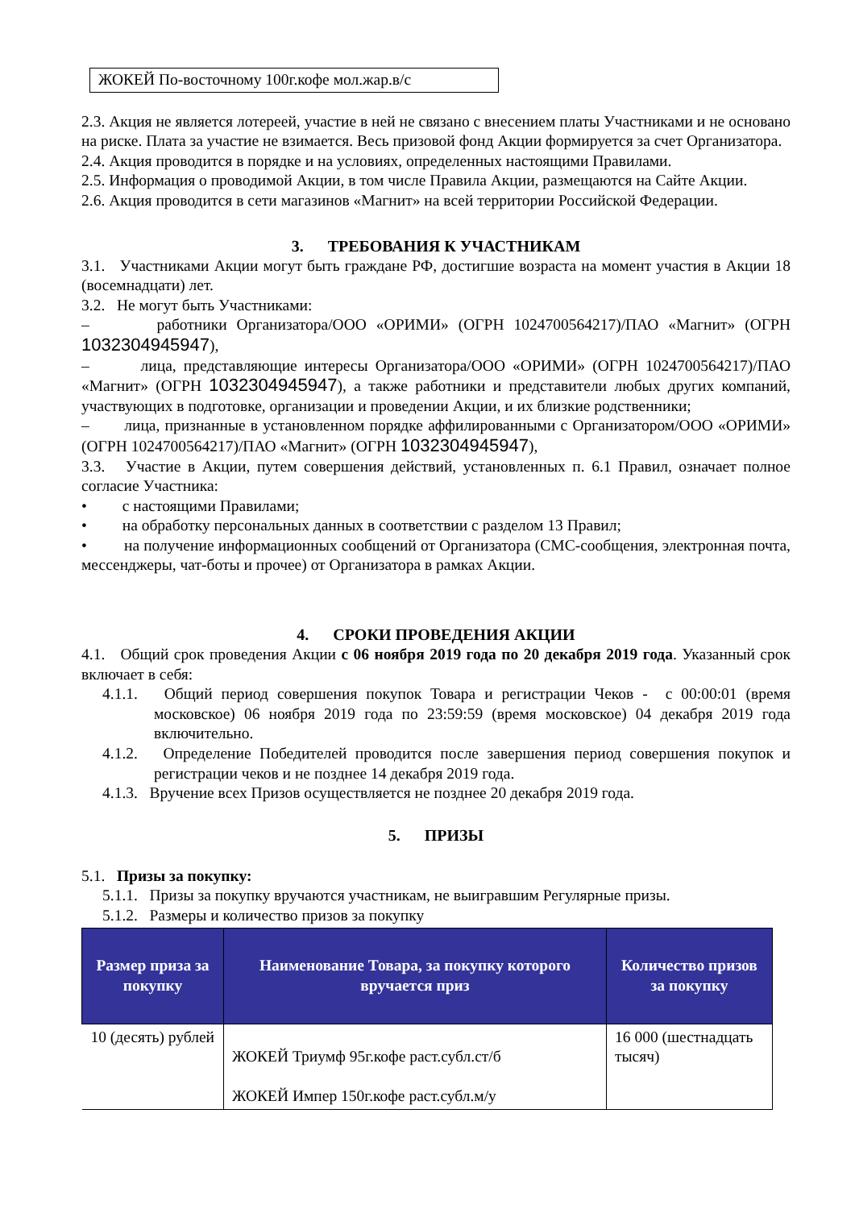ЖОКЕЙ По-восточному 100г.кофе мол.жар.в/с
2.3. Акция не является лотереей, участие в ней не связано с внесением платы Участниками и не основано на риске. Плата за участие не взимается. Весь призовой фонд Акции формируется за счет Организатора.
2.4. Акция проводится в порядке и на условиях, определенных настоящими Правилами.
2.5. Информация о проводимой Акции, в том числе Правила Акции, размещаются на Сайте Акции.
2.6. Акция проводится в сети магазинов «Магнит» на всей территории Российской Федерации.
3. ТРЕБОВАНИЯ К УЧАСТНИКАМ
3.1. Участниками Акции могут быть граждане РФ, достигшие возраста на момент участия в Акции 18 (восемнадцати) лет.
3.2. Не могут быть Участниками:
– работники Организатора/ООО «ОРИМИ» (ОГРН 1024700564217)/ПАО «Магнит» (ОГРН 1032304945947),
– лица, представляющие интересы Организатора/ООО «ОРИМИ» (ОГРН 1024700564217)/ПАО «Магнит» (ОГРН 1032304945947), а также работники и представители любых других компаний, участвующих в подготовке, организации и проведении Акции, и их близкие родственники;
– лица, признанные в установленном порядке аффилированными с Организатором/ООО «ОРИМИ» (ОГРН 1024700564217)/ПАО «Магнит» (ОГРН 1032304945947),
3.3. Участие в Акции, путем совершения действий, установленных п. 6.1 Правил, означает полное согласие Участника:
• с настоящими Правилами;
• на обработку персональных данных в соответствии с разделом 13 Правил;
• на получение информационных сообщений от Организатора (СМС-сообщения, электронная почта, мессенджеры, чат-боты и прочее) от Организатора в рамках Акции.
4. СРОКИ ПРОВЕДЕНИЯ АКЦИИ
4.1. Общий срок проведения Акции с 06 ноября 2019 года по 20 декабря 2019 года. Указанный срок включает в себя:
4.1.1. Общий период совершения покупок Товара и регистрации Чеков - с 00:00:01 (время московское) 06 ноября 2019 года по 23:59:59 (время московское) 04 декабря 2019 года включительно.
4.1.2. Определение Победителей проводится после завершения период совершения покупок и регистрации чеков и не позднее 14 декабря 2019 года.
4.1.3. Вручение всех Призов осуществляется не позднее 20 декабря 2019 года.
5. ПРИЗЫ
5.1. Призы за покупку:
5.1.1. Призы за покупку вручаются участникам, не выигравшим Регулярные призы.
5.1.2. Размеры и количество призов за покупку
| Размер приза за покупку | Наименование Товара, за покупку которого вручается приз | Количество призов за покупку |
| --- | --- | --- |
| 10 (десять) рублей | ЖОКЕЙ Триумф 95г.кофе раст.субл.ст/б ЖОКЕЙ Импер 150г.кофе раст.субл.м/у | 16 000 (шестнадцать тысяч) |